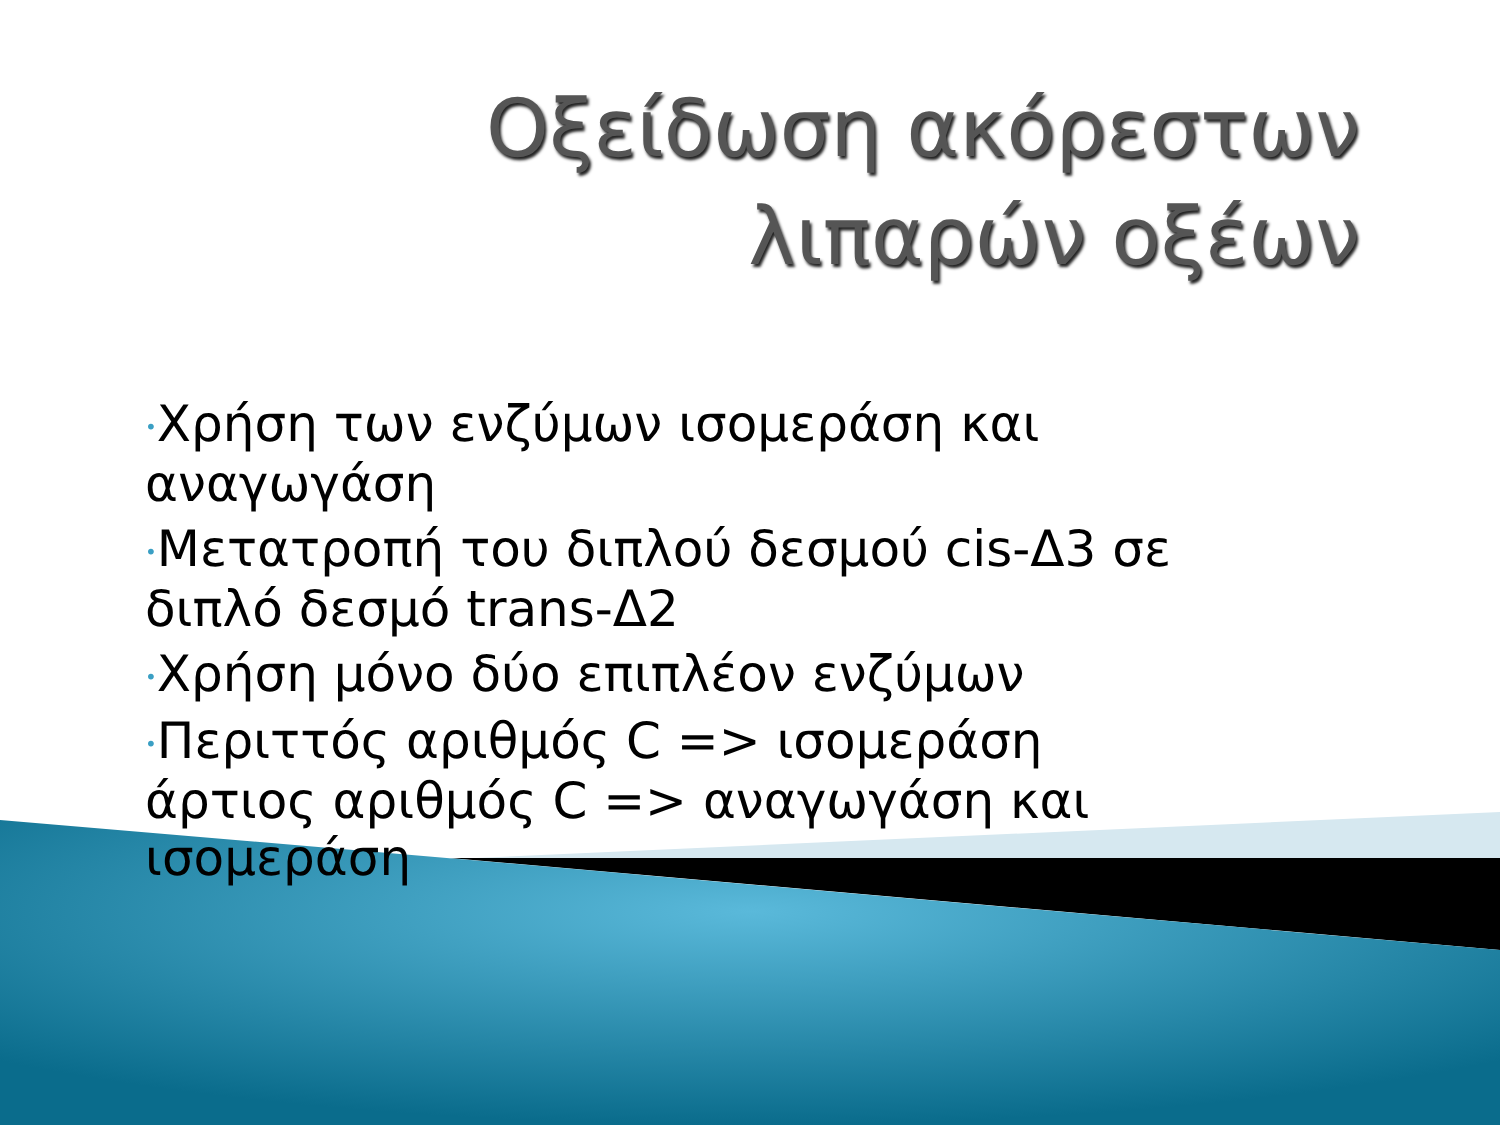Οξείδωση ακόρεστων
λιπαρών οξέων
•Χρήση των ενζύμων ισομεράση και αναγωγάση
•Μετατροπή του διπλού δεσμού cis-Δ3 σε διπλό δεσμό trans-Δ2
•Χρήση μόνο δύο επιπλέον ενζύμων
•Περιττός αριθμός C => ισομεράση
άρτιος αριθμός C => αναγωγάση και ισομεράση